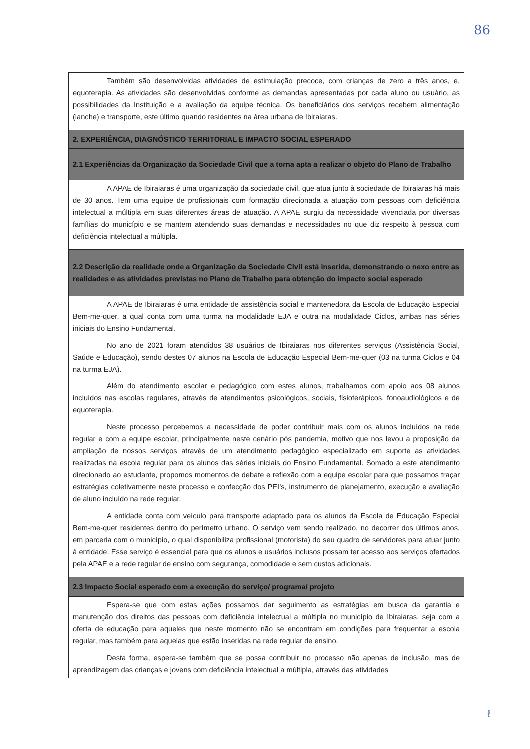86
| Também são desenvolvidas atividades de estimulação precoce, com crianças de zero a três anos, e, equoterapia. As atividades são desenvolvidas conforme as demandas apresentadas por cada aluno ou usuário, as possibilidades da Instituição e a avaliação da equipe técnica. Os beneficiários dos serviços recebem alimentação (lanche) e transporte, este último quando residentes na área urbana de Ibiraiaras. |
| 2. EXPERIÊNCIA, DIAGNÓSTICO TERRITORIAL E IMPACTO SOCIAL ESPERADO |
| 2.1 Experiências da Organização da Sociedade Civil que a torna apta a realizar o objeto do Plano de Trabalho |
| A APAE de Ibiraiaras é uma organização da sociedade civil, que atua junto à sociedade de Ibiraiaras há mais de 30 anos. Tem uma equipe de profissionais com formação direcionada a atuação com pessoas com deficiência intelectual a múltipla em suas diferentes áreas de atuação. A APAE surgiu da necessidade vivenciada por diversas famílias do município e se mantem atendendo suas demandas e necessidades no que diz respeito à pessoa com deficiência intelectual a múltipla. |
| 2.2 Descrição da realidade onde a Organização da Sociedade Civil está inserida, demonstrando o nexo entre as realidades e as atividades previstas no Plano de Trabalho para obtenção do impacto social esperado |
| A APAE de Ibiraiaras é uma entidade de assistência social e mantenedora da Escola de Educação Especial Bem-me-quer, a qual conta com uma turma na modalidade EJA e outra na modalidade Ciclos, ambas nas séries iniciais do Ensino Fundamental. No ano de 2021 foram atendidos 38 usuários de Ibiraiaras nos diferentes serviços (Assistência Social, Saúde e Educação), sendo destes 07 alunos na Escola de Educação Especial Bem-me-quer (03 na turma Ciclos e 04 na turma EJA). Além do atendimento escolar e pedagógico com estes alunos, trabalhamos com apoio aos 08 alunos incluídos nas escolas regulares, através de atendimentos psicológicos, sociais, fisioterápicos, fonoaudiológicos e de equoterapia. Neste processo percebemos a necessidade de poder contribuir mais com os alunos incluídos na rede regular e com a equipe escolar, principalmente neste cenário pós pandemia, motivo que nos levou a proposição da ampliação de nossos serviços através de um atendimento pedagógico especializado em suporte as atividades realizadas na escola regular para os alunos das séries iniciais do Ensino Fundamental. Somado a este atendimento direcionado ao estudante, propomos momentos de debate e reflexão com a equipe escolar para que possamos traçar estratégias coletivamente neste processo e confecção dos PEI’s, instrumento de planejamento, execução e avaliação de aluno incluído na rede regular. A entidade conta com veículo para transporte adaptado para os alunos da Escola de Educação Especial Bem-me-quer residentes dentro do perímetro urbano. O serviço vem sendo realizado, no decorrer dos últimos anos, em parceria com o município, o qual disponibiliza profissional (motorista) do seu quadro de servidores para atuar junto à entidade. Esse serviço é essencial para que os alunos e usuários inclusos possam ter acesso aos serviços ofertados pela APAE e a rede regular de ensino com segurança, comodidade e sem custos adicionais. |
| 2.3 Impacto Social esperado com a execução do serviço/ programa/ projeto |
| Espera-se que com estas ações possamos dar seguimento as estratégias em busca da garantia e manutenção dos direitos das pessoas com deficiência intelectual a múltipla no município de Ibiraiaras, seja com a oferta de educação para aqueles que neste momento não se encontram em condições para frequentar a escola regular, mas também para aquelas que estão inseridas na rede regular de ensino. Desta forma, espera-se também que se possa contribuir no processo não apenas de inclusão, mas de aprendizagem das crianças e jovens com deficiência intelectual a múltipla, através das atividades |
ℓ